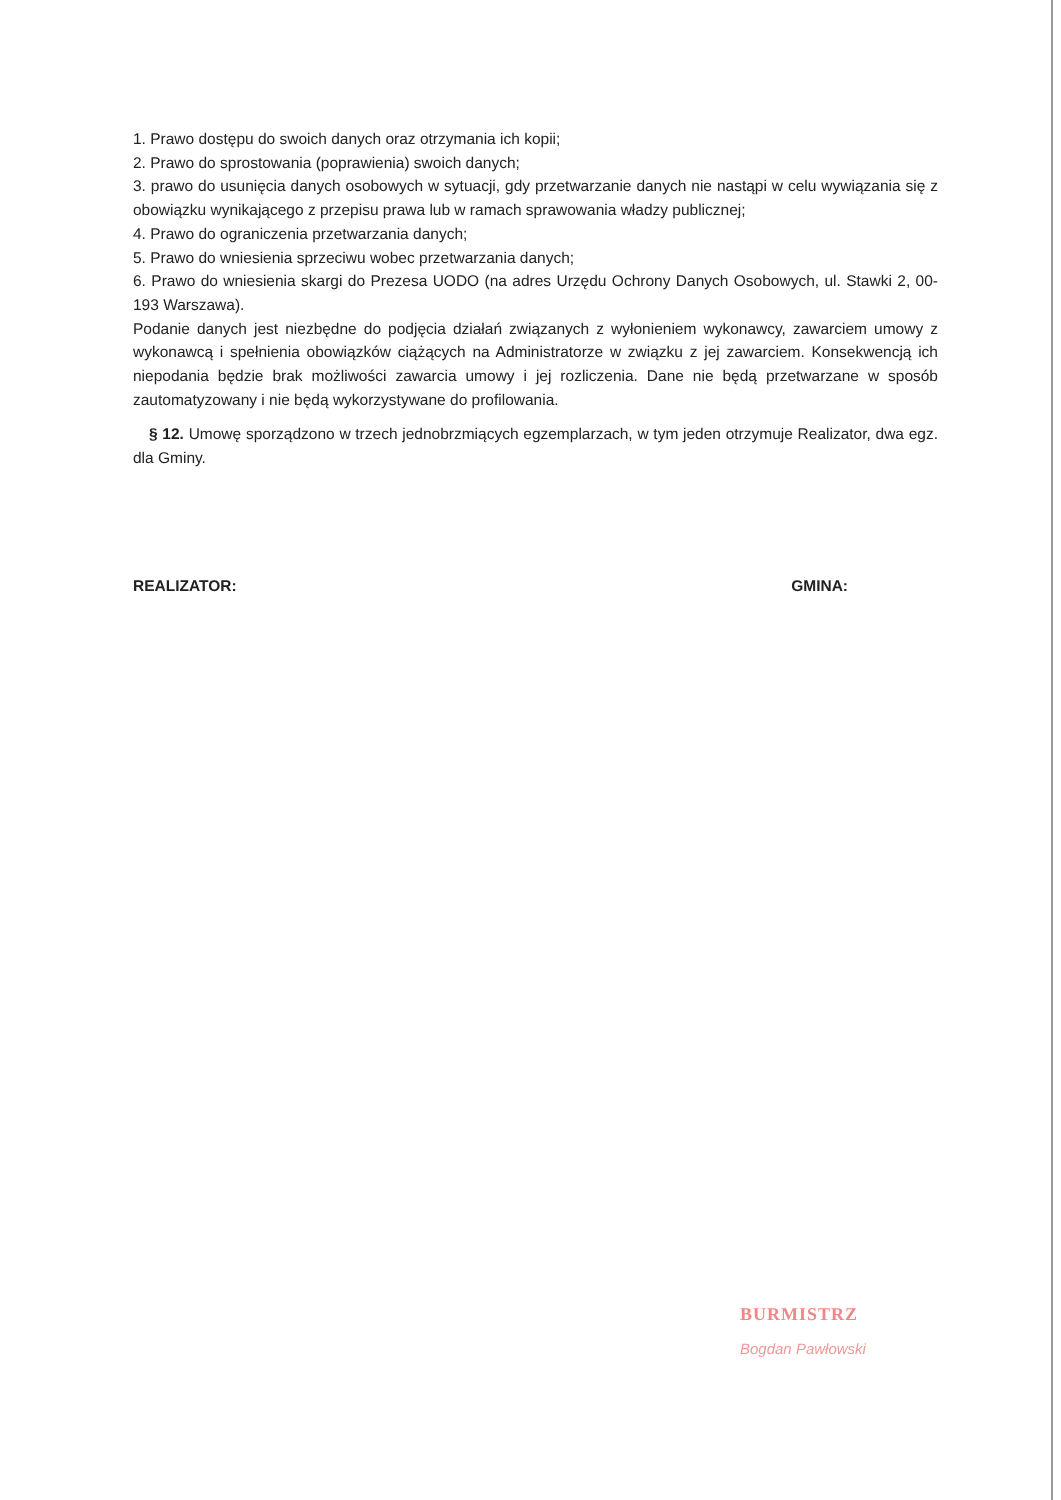1. Prawo dostępu do swoich danych oraz otrzymania ich kopii;
2. Prawo do sprostowania (poprawienia) swoich danych;
3. prawo do usunięcia danych osobowych w sytuacji, gdy przetwarzanie danych nie nastąpi w celu wywiązania się z obowiązku wynikającego z przepisu prawa lub w ramach sprawowania władzy publicznej;
4. Prawo do ograniczenia przetwarzania danych;
5. Prawo do wniesienia sprzeciwu wobec przetwarzania danych;
6. Prawo do wniesienia skargi do Prezesa UODO (na adres Urzędu Ochrony Danych Osobowych, ul. Stawki 2, 00-193 Warszawa).
Podanie danych jest niezbędne do podjęcia działań związanych z wyłonieniem wykonawcy, zawarciem umowy z wykonawcą i spełnienia obowiązków ciążących na Administratorze w związku z jej zawarciem. Konsekwencją ich niepodania będzie brak możliwości zawarcia umowy i jej rozliczenia. Dane nie będą przetwarzane w sposób zautomatyzowany i nie będą wykorzystywane do profilowania.
§ 12. Umowę sporządzono w trzech jednobrzmiących egzemplarzach, w tym jeden otrzymuje Realizator, dwa egz. dla Gminy.
REALIZATOR: GMINA:
BURMISTRZ
Bogdan Pawłowski